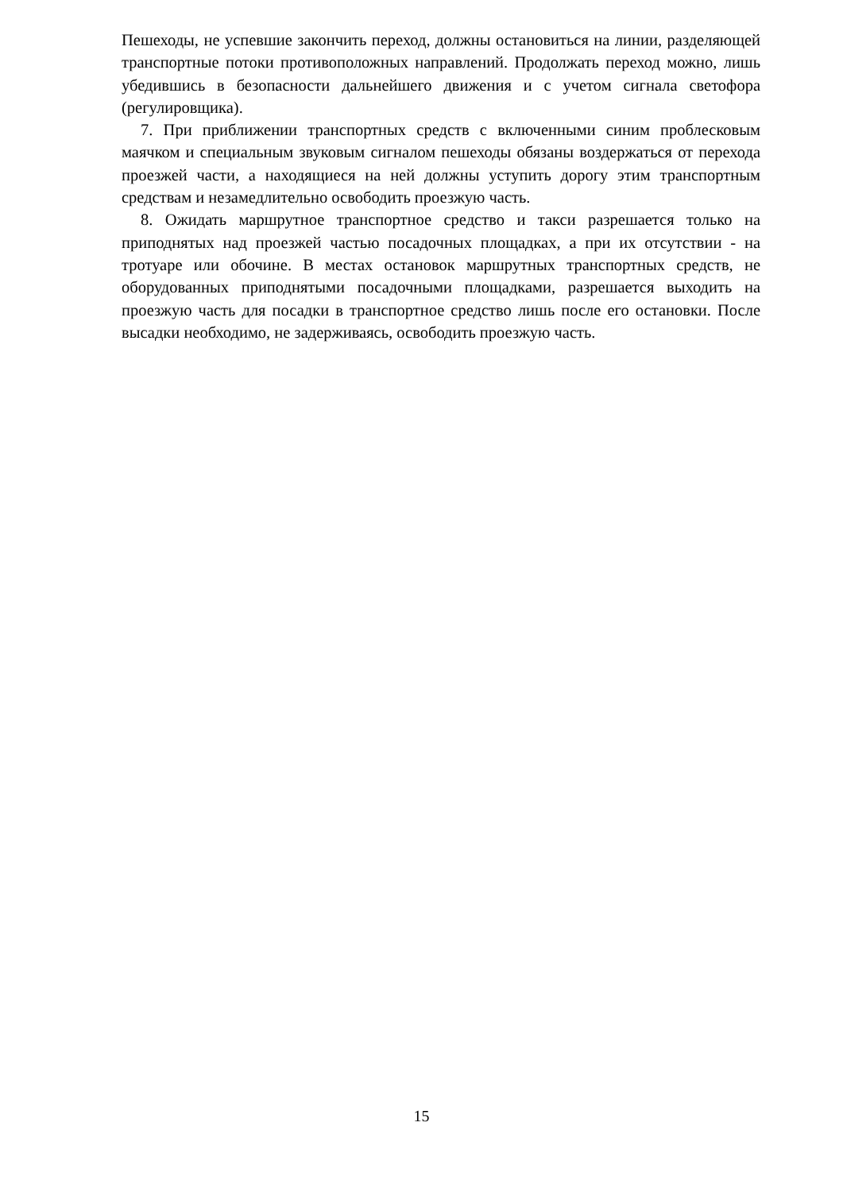Пешеходы, не успевшие закончить переход, должны остановиться на линии, разделяющей транспортные потоки противоположных направлений. Продолжать переход можно, лишь убедившись в безопасности дальнейшего движения и с учетом сигнала светофора (регулировщика).
7. При приближении транспортных средств с включенными синим проблесковым маячком и специальным звуковым сигналом пешеходы обязаны воздержаться от перехода проезжей части, а находящиеся на ней должны уступить дорогу этим транспортным средствам и незамедлительно освободить проезжую часть.
8. Ожидать маршрутное транспортное средство и такси разрешается только на приподнятых над проезжей частью посадочных площадках, а при их отсутствии - на тротуаре или обочине. В местах остановок маршрутных транспортных средств, не оборудованных приподнятыми посадочными площадками, разрешается выходить на проезжую часть для посадки в транспортное средство лишь после его остановки. После высадки необходимо, не задерживаясь, освободить проезжую часть.
15